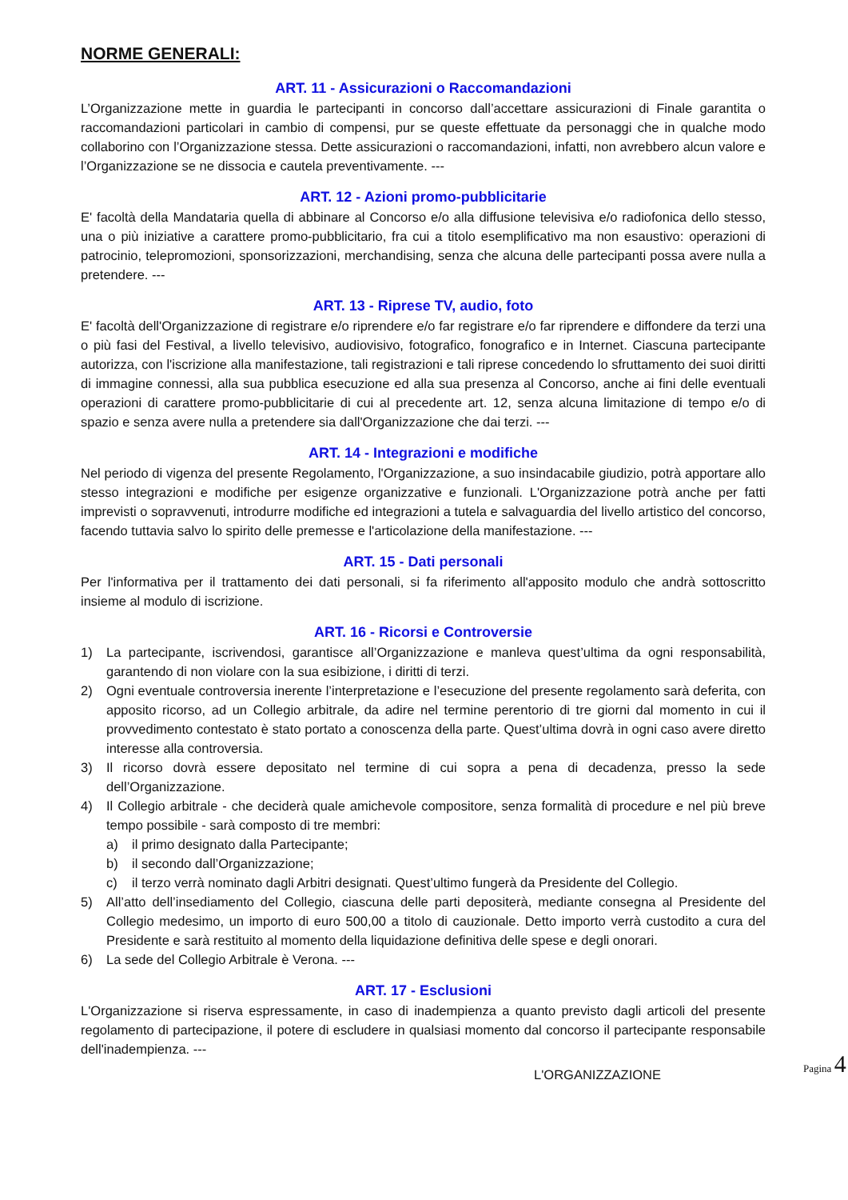NORME GENERALI:
ART. 11 - Assicurazioni o Raccomandazioni
L’Organizzazione mette in guardia le partecipanti in concorso dall’accettare assicurazioni di Finale garantita o raccomandazioni particolari in cambio di compensi, pur se queste effettuate da personaggi che in qualche modo collaborino con l’Organizzazione stessa. Dette assicurazioni o raccomandazioni, infatti, non avrebbero alcun valore e l’Organizzazione se ne dissocia e cautela preventivamente. ---
ART. 12 - Azioni promo-pubblicitarie
E' facoltà della Mandataria quella di abbinare al Concorso e/o alla diffusione televisiva e/o radiofonica dello stesso, una o più iniziative a carattere promo-pubblicitario, fra cui a titolo esemplificativo ma non esaustivo: operazioni di patrocinio, telepromozioni, sponsorizzazioni, merchandising, senza che alcuna delle partecipanti possa avere nulla a pretendere. ---
ART. 13 - Riprese TV, audio, foto
E' facoltà dell'Organizzazione di registrare e/o riprendere e/o far registrare e/o far riprendere e diffondere da terzi una o più fasi del Festival, a livello televisivo, audiovisivo, fotografico, fonografico e in Internet. Ciascuna partecipante autorizza, con l'iscrizione alla manifestazione, tali registrazioni e tali riprese concedendo lo sfruttamento dei suoi diritti di immagine connessi, alla sua pubblica esecuzione ed alla sua presenza al Concorso, anche ai fini delle eventuali operazioni di carattere promo-pubblicitarie di cui al precedente art. 12, senza alcuna limitazione di tempo e/o di spazio e senza avere nulla a pretendere sia dall'Organizzazione che dai terzi. ---
ART. 14 - Integrazioni e modifiche
Nel periodo di vigenza del presente Regolamento, l'Organizzazione, a suo insindacabile giudizio, potrà apportare allo stesso integrazioni e modifiche per esigenze organizzative e funzionali. L'Organizzazione potrà anche per fatti imprevisti o sopravvenuti, introdurre modifiche ed integrazioni a tutela e salvaguardia del livello artistico del concorso, facendo tuttavia salvo lo spirito delle premesse e l'articolazione della manifestazione. ---
ART. 15 - Dati personali
Per l'informativa per il trattamento dei dati personali, si fa riferimento all'apposito modulo che andrà sottoscritto insieme al modulo di iscrizione.
ART. 16 - Ricorsi e Controversie
1) La partecipante, iscrivendosi, garantisce all’Organizzazione e manleva quest’ultima da ogni responsabilità, garantendo di non violare con la sua esibizione, i diritti di terzi.
2) Ogni eventuale controversia inerente l’interpretazione e l’esecuzione del presente regolamento sarà deferita, con apposito ricorso, ad un Collegio arbitrale, da adire nel termine perentorio di tre giorni dal momento in cui il provvedimento contestato è stato portato a conoscenza della parte. Quest’ultima dovrà in ogni caso avere diretto interesse alla controversia.
3) Il ricorso dovrà essere depositato nel termine di cui sopra a pena di decadenza, presso la sede dell’Organizzazione.
4) Il Collegio arbitrale - che deciderà quale amichevole compositore, senza formalità di procedure e nel più breve tempo possibile - sarà composto di tre membri:
a) il primo designato dalla Partecipante;
b) il secondo dall’Organizzazione;
c) il terzo verrà nominato dagli Arbitri designati. Quest’ultimo fungerà da Presidente del Collegio.
5) All’atto dell’insediamento del Collegio, ciascuna delle parti depositerà, mediante consegna al Presidente del Collegio medesimo, un importo di euro 500,00 a titolo di cauzionale. Detto importo verrà custodito a cura del Presidente e sarà restituito al momento della liquidazione definitiva delle spese e degli onorari.
6) La sede del Collegio Arbitrale è Verona. ---
ART. 17 - Esclusioni
L'Organizzazione si riserva espressamente, in caso di inadempienza a quanto previsto dagli articoli del presente regolamento di partecipazione, il potere di escludere in qualsiasi momento dal concorso il partecipante responsabile dell'inadempienza. ---
L'ORGANIZZAZIONE
Pagina 4